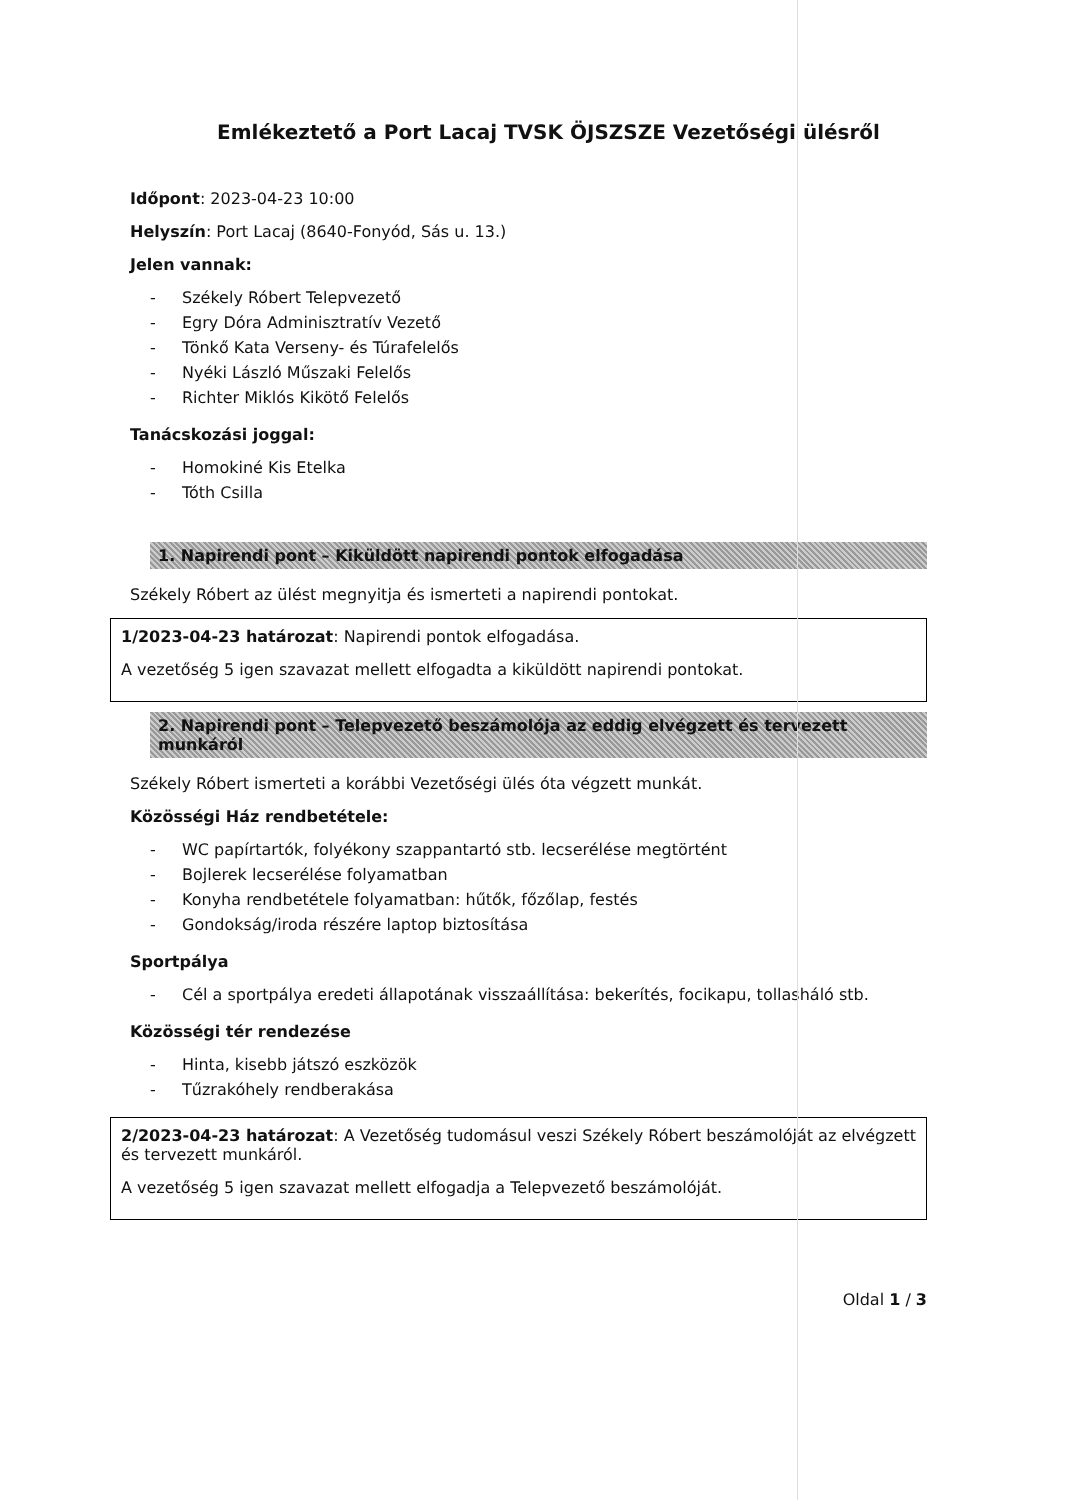Emlékeztető a Port Lacaj TVSK ÖJSZSZE Vezetőségi ülésről
Időpont: 2023-04-23 10:00
Helyszín: Port Lacaj (8640-Fonyód, Sás u. 13.)
Jelen vannak:
- Székely Róbert Telepvezető
- Egry Dóra Adminisztratív Vezető
- Tönkő Kata Verseny- és Túrafelelős
- Nyéki László Műszaki Felelős
- Richter Miklós Kikötő Felelős
Tanácskozási joggal:
- Homokiné Kis Etelka
- Tóth Csilla
1. Napirendi pont – Kiküldött napirendi pontok elfogadása
Székely Róbert az ülést megnyitja és ismerteti a napirendi pontokat.
1/2023-04-23 határozat: Napirendi pontok elfogadása.
A vezetőség 5 igen szavazat mellett elfogadta a kiküldött napirendi pontokat.
2. Napirendi pont – Telepvezető beszámolója az eddig elvégzett és tervezett munkáról
Székely Róbert ismerteti a korábbi Vezetőségi ülés óta végzett munkát.
Közösségi Ház rendbetétele:
- WC papírtartók, folyékony szappantartó stb. lecserélése megtörtént
- Bojlerek lecserélése folyamatban
- Konyha rendbetétele folyamatban: hűtők, főzőlap, festés
- Gondokság/iroda részére laptop biztosítása
Sportpálya
- Cél a sportpálya eredeti állapotának visszaállítása: bekerítés, focikapu, tollasháló stb.
Közösségi tér rendezése
- Hinta, kisebb játszó eszközök
- Tűzrakóhely rendberakása
2/2023-04-23 határozat: A Vezetőség tudomásul veszi Székely Róbert beszámolóját az elvégzett és tervezett munkáról.
A vezetőség 5 igen szavazat mellett elfogadja a Telepvezető beszámolóját.
Oldal 1 / 3